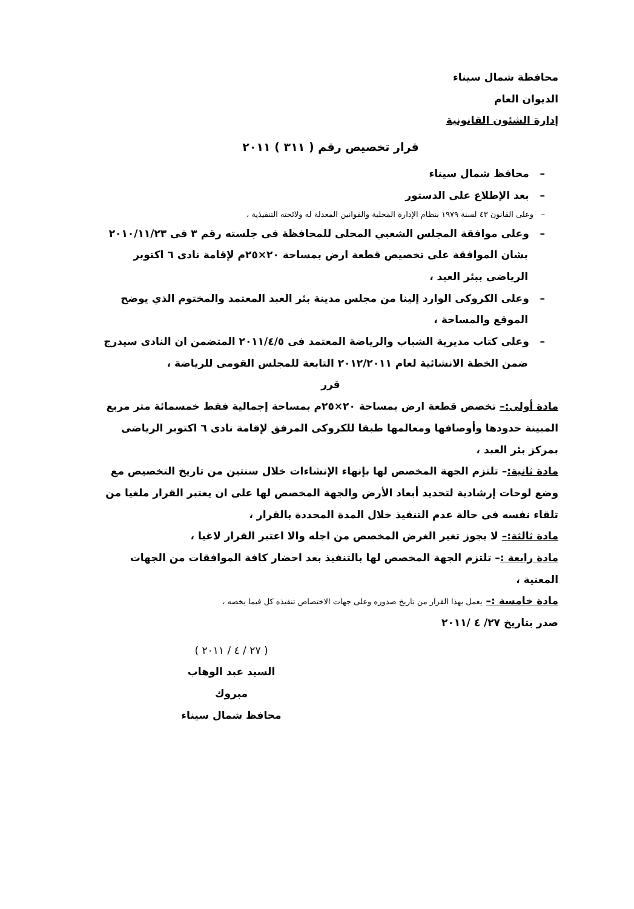محافظة شمال سيناء
الديوان العام
إدارة الشئون القانونية
قرار تخصيص رقم ( ٣١١ ) ٢٠١١
– محافظ شمال سيناء
– بعد الإطلاع على الدستور
– وعلى القانون ٤٣ لسنة ١٩٧٩ بنظام الإدارة المحلية والقوانين المعدلة له ولائحته التنفيذية ،
– وعلى موافقة المجلس الشعبي المحلى للمحافظة فى جلسته رقم ٣ فى ٢٠١٠/١١/٢٣ بشان الموافقة على تخصيص قطعة ارض بمساحة ٢٠×٢٥م لإقامة نادى ٦ اكتوبر الرياضى ببئر العبد ،
– وعلى الكروكى الوارد إلينا من مجلس مدينة بئر العبد المعتمد والمختوم الذي يوضح الموقع والمساحة ،
– وعلى كتاب مديرية الشباب والرياضة المعتمد فى ٢٠١١/٤/٥ المتضمن ان النادى سيدرج ضمن الخطة الانشائية لعام ٢٠١٢/٢٠١١ التابعة للمجلس القومى للرياضة ،
قرر
مادة أولى:– تخصص قطعة ارض بمساحة ٢٠×٢٥م بمساحة إجمالية فقط خمسمائة متر مربع المبينة حدودها وأوصافها ومعالمها طبقا للكروكى المرفق لإقامة نادى ٦ اكتوبر الرياضى بمركز بئر العبد ،
مادة ثانية:– تلتزم الجهة المخصص لها بإنهاء الإنشاءات خلال سنتين من تاريخ التخصيص مع وضع لوحات إرشادية لتحديد أبعاد الأرض والجهة المخصص لها على ان يعتبر القرار ملغيا من تلقاء نفسه فى حالة عدم التنفيذ خلال المدة المحددة بالقرار ،
مادة ثالثة:– لا يجوز تغير الغرض المخصص من اجله والا اعتبر القرار لاغيا ،
مادة رابعة :– تلتزم الجهة المخصص لها بالتنفيذ بعد احضار كافة الموافقات من الجهات المعنية ،
مادة خامسة :– يعمل بهذا القرار من تاريخ صدوره وعلى جهات الاختصاص تنفيذه كل فيما يخصه ،
صدر بتاريخ ٢٧/ ٤ /٢٠١١
( ٢٧ / ٤ / ٢٠١١ )
السيد عبد الوهاب مبروك
محافظ شمال سيناء